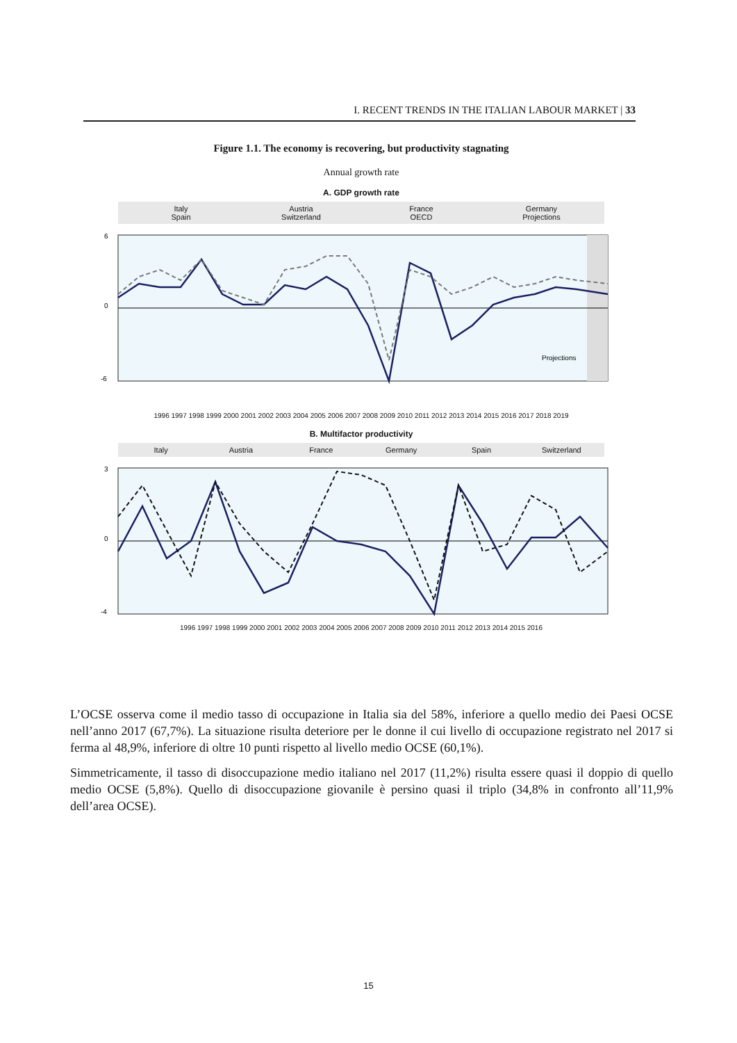I. RECENT TRENDS IN THE ITALIAN LABOUR MARKET | 33
Figure 1.1. The economy is recovering, but productivity stagnating
Annual growth rate
A. GDP growth rate
Italy Austria France Germany Spain Switzerland OECD Projections
6
0
-6
Projections
1996 1997 1998 1999 2000 2001 2002 2003 2004 2005 2006 2007 2008 2009 2010 2011 2012 2013 2014 2015 2016 2017 2018 2019
B. Multifactor productivity
Italy Austria France Germany Spain Switzerland
3
0
-4
1996 1997 1998 1999 2000 2001 2002 2003 2004 2005 2006 2007 2008 2009 2010 2011 2012 2013 2014 2015 2016
L’OCSE osserva come il medio tasso di occupazione in Italia sia del 58%, inferiore a quello medio dei Paesi OCSE nell’anno 2017 (67,7%). La situazione risulta deteriore per le donne il cui livello di occupazione registrato nel 2017 si ferma al 48,9%, inferiore di oltre 10 punti rispetto al livello medio OCSE (60,1%).
Simmetricamente, il tasso di disoccupazione medio italiano nel 2017 (11,2%) risulta essere quasi il doppio di quello medio OCSE (5,8%). Quello di disoccupazione giovanile è persino quasi il triplo (34,8% in confronto all’11,9% dell’area OCSE).
15